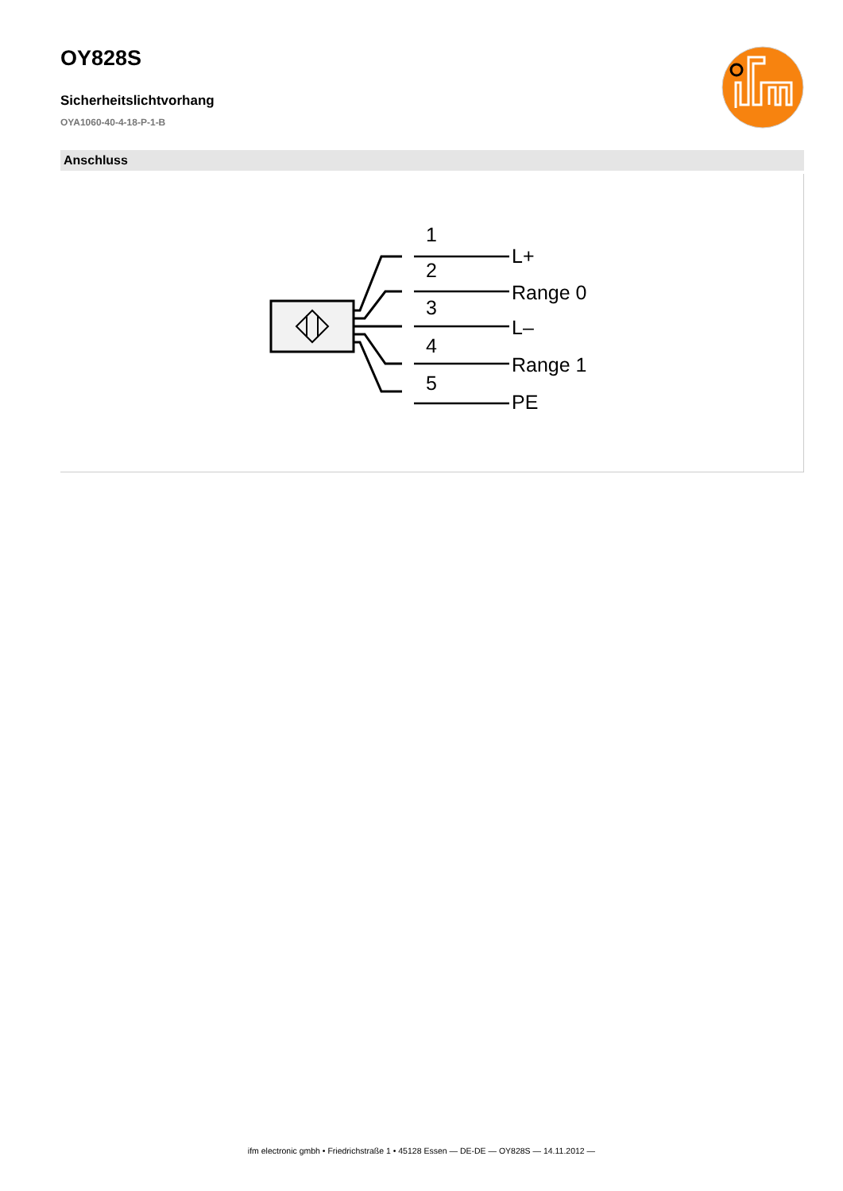OY828S
Sicherheitslichtvorhang
OYA1060-40-4-18-P-1-B
Anschluss
1
2
3
4
5
L+
Range 0
L–
Range 1
PE
ifm electronic gmbh • Friedrichstraße 1 • 45128 Essen — DE-DE — OY828S — 14.11.2012 —